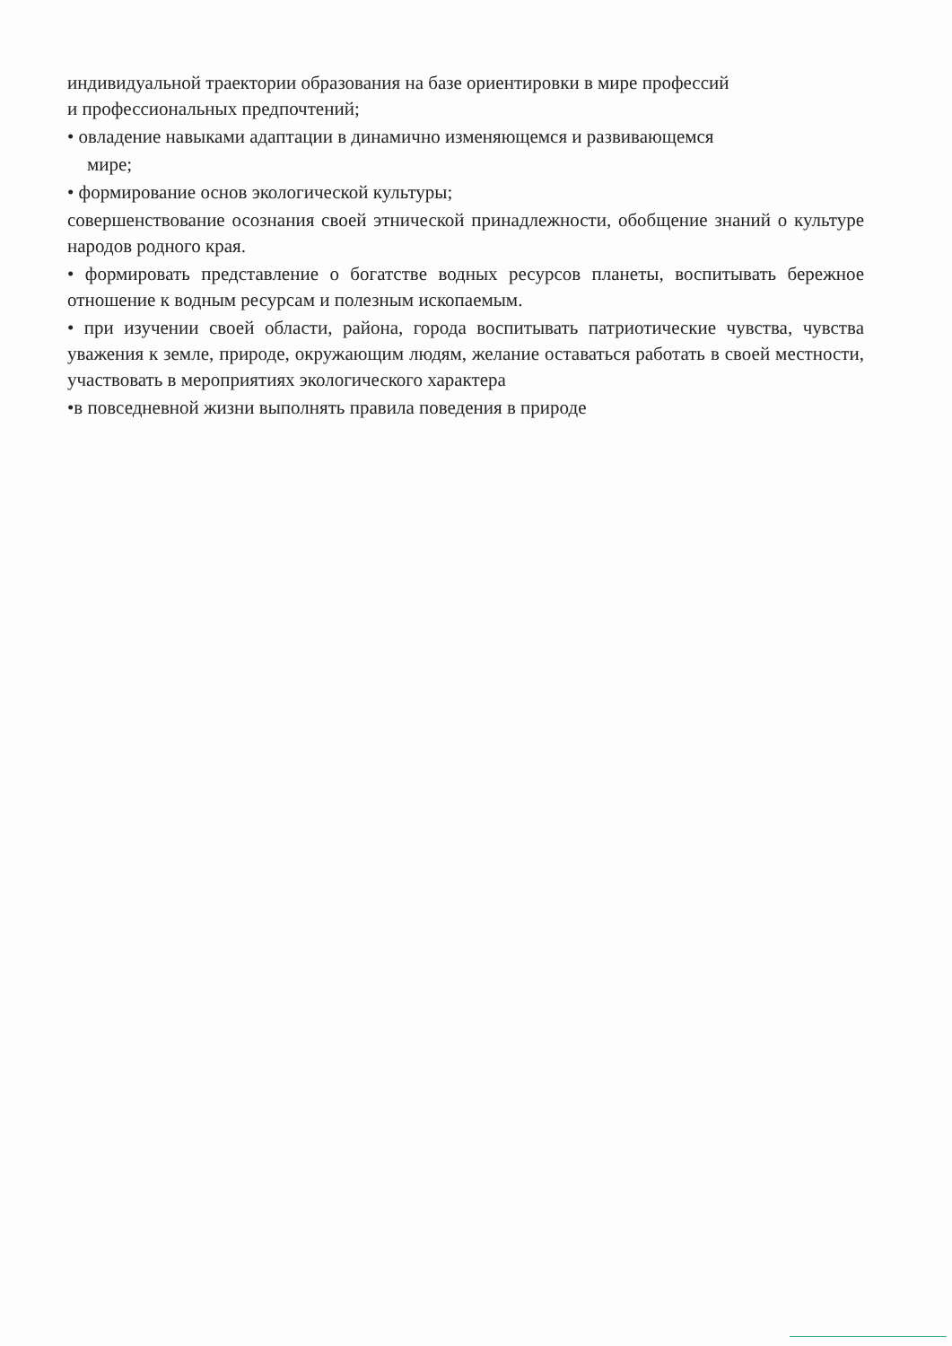индивидуальной траектории образования на базе ориентировки в мире профессий
и профессиональных предпочтений;
• овладение навыками адаптации в динамично изменяющемся и развивающемся
мире;
• формирование основ экологической культуры;
совершенствование осознания своей этнической принадлежности, обобщение знаний о культуре народов родного края.
• формировать представление о богатстве водных ресурсов планеты, воспитывать бережное отношение к водным ресурсам и полезным ископаемым.
• при изучении своей области, района, города воспитывать патриотические чувства, чувства уважения к земле, природе, окружающим людям, желание оставаться работать в своей местности, участвовать в мероприятиях экологического характера
•в повседневной жизни выполнять правила поведения в природе